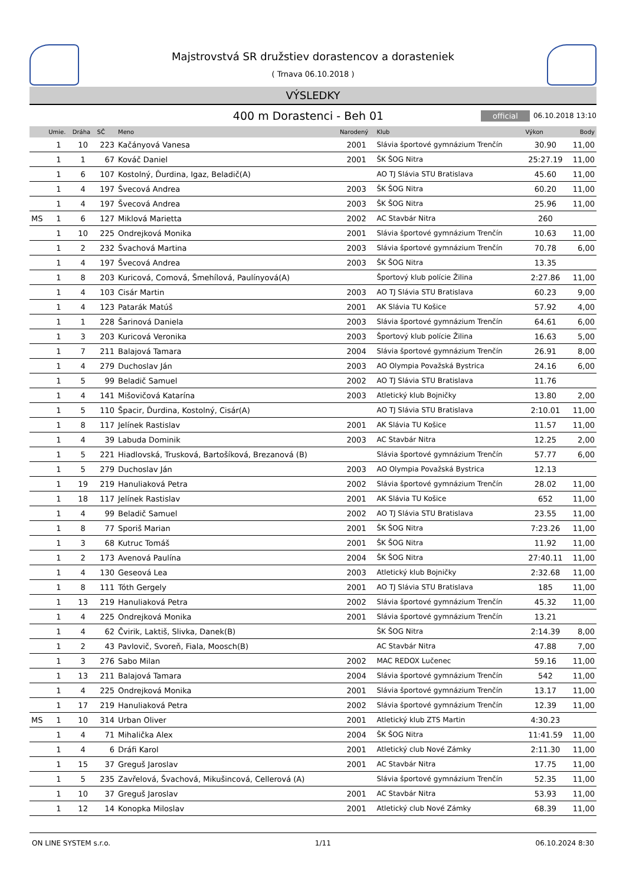Majstrovstvá SR družstiev dorastencov a dorasteniek
( Trnava 06.10.2018 )
VÝSLEDKY
400 m Dorastenci - Beh 01
official 06.10.2018 13:10
| | Umie. | Dráha | SČ | Meno | Narodený | Klub | Výkon | Body |
| --- | --- | --- | --- | --- | --- | --- | --- | --- |
| | 1 | 10 | 223 | Kačányová Vanesa | 2001 | Slávia športové gymnázium Trenčín | 30.90 | 11,00 |
| | 1 | 1 | 67 | Kováč Daniel | 2001 | ŠK ŠOG Nitra | 25:27.19 | 11,00 |
| | 1 | 6 | 107 | Kostolný, Ďurdina, Igaz, Beladič(A) | | AO TJ Slávia STU Bratislava | 45.60 | 11,00 |
| | 1 | 4 | 197 | Švecová Andrea | 2003 | ŠK ŠOG Nitra | 60.20 | 11,00 |
| | 1 | 4 | 197 | Švecová Andrea | 2003 | ŠK ŠOG Nitra | 25.96 | 11,00 |
| MS | 1 | 6 | 127 | Miklová Marietta | 2002 | AC Stavbár Nitra | 260 | |
| | 1 | 10 | 225 | Ondrejková Monika | 2001 | Slávia športové gymnázium Trenčín | 10.63 | 11,00 |
| | 1 | 2 | 232 | Švachová Martina | 2003 | Slávia športové gymnázium Trenčín | 70.78 | 6,00 |
| | 1 | 4 | 197 | Švecová Andrea | 2003 | ŠK ŠOG Nitra | 13.35 | |
| | 1 | 8 | 203 | Kuricová, Comová, Šmehílová, Paulínyová(A) | | Športový klub polície Žilina | 2:27.86 | 11,00 |
| | 1 | 4 | 103 | Cisár Martin | 2003 | AO TJ Slávia STU Bratislava | 60.23 | 9,00 |
| | 1 | 4 | 123 | Patarák Matúš | 2001 | AK Slávia TU Košice | 57.92 | 4,00 |
| | 1 | 1 | 228 | Šarinová Daniela | 2003 | Slávia športové gymnázium Trenčín | 64.61 | 6,00 |
| | 1 | 3 | 203 | Kuricová Veronika | 2003 | Športový klub polície Žilina | 16.63 | 5,00 |
| | 1 | 7 | 211 | Balajová Tamara | 2004 | Slávia športové gymnázium Trenčín | 26.91 | 8,00 |
| | 1 | 4 | 279 | Duchoslav Ján | 2003 | AO Olympia Považská Bystrica | 24.16 | 6,00 |
| | 1 | 5 | 99 | Beladič Samuel | 2002 | AO TJ Slávia STU Bratislava | 11.76 | |
| | 1 | 4 | 141 | Mišovičová Katarína | 2003 | Atletický klub Bojničky | 13.80 | 2,00 |
| | 1 | 5 | 110 | Špacir, Ďurdina, Kostolný, Cisár(A) | | AO TJ Slávia STU Bratislava | 2:10.01 | 11,00 |
| | 1 | 8 | 117 | Jelínek Rastislav | 2001 | AK Slávia TU Košice | 11.57 | 11,00 |
| | 1 | 4 | 39 | Labuda Dominik | 2003 | AC Stavbár Nitra | 12.25 | 2,00 |
| | 1 | 5 | 221 | Hiadlovská, Trusková, Bartošíková, Brezanová (B) | | Slávia športové gymnázium Trenčín | 57.77 | 6,00 |
| | 1 | 5 | 279 | Duchoslav Ján | 2003 | AO Olympia Považská Bystrica | 12.13 | |
| | 1 | 19 | 219 | Hanuliaková Petra | 2002 | Slávia športové gymnázium Trenčín | 28.02 | 11,00 |
| | 1 | 18 | 117 | Jelínek Rastislav | 2001 | AK Slávia TU Košice | 652 | 11,00 |
| | 1 | 4 | 99 | Beladič Samuel | 2002 | AO TJ Slávia STU Bratislava | 23.55 | 11,00 |
| | 1 | 8 | 77 | Sporiš Marian | 2001 | ŠK ŠOG Nitra | 7:23.26 | 11,00 |
| | 1 | 3 | 68 | Kutruc Tomáš | 2001 | ŠK ŠOG Nitra | 11.92 | 11,00 |
| | 1 | 2 | 173 | Avenová Paulína | 2004 | ŠK ŠOG Nitra | 27:40.11 | 11,00 |
| | 1 | 4 | 130 | Geseová Lea | 2003 | Atletický klub Bojničky | 2:32.68 | 11,00 |
| | 1 | 8 | 111 | Tóth Gergely | 2001 | AO TJ Slávia STU Bratislava | 185 | 11,00 |
| | 1 | 13 | 219 | Hanuliaková Petra | 2002 | Slávia športové gymnázium Trenčín | 45.32 | 11,00 |
| | 1 | 4 | 225 | Ondrejková Monika | 2001 | Slávia športové gymnázium Trenčín | 13.21 | |
| | 1 | 4 | 62 | Čvirik, Laktiš, Slivka, Danek(B) | | ŠK ŠOG Nitra | 2:14.39 | 8,00 |
| | 1 | 2 | 43 | Pavlovič, Svoreň, Fiala, Moosch(B) | | AC Stavbár Nitra | 47.88 | 7,00 |
| | 1 | 3 | 276 | Sabo Milan | 2002 | MAC REDOX Lučenec | 59.16 | 11,00 |
| | 1 | 13 | 211 | Balajová Tamara | 2004 | Slávia športové gymnázium Trenčín | 542 | 11,00 |
| | 1 | 4 | 225 | Ondrejková Monika | 2001 | Slávia športové gymnázium Trenčín | 13.17 | 11,00 |
| | 1 | 17 | 219 | Hanuliaková Petra | 2002 | Slávia športové gymnázium Trenčín | 12.39 | 11,00 |
| MS | 1 | 10 | 314 | Urban Oliver | 2001 | Atletický klub ZTS Martin | 4:30.23 | |
| | 1 | 4 | 71 | Mihalička Alex | 2004 | ŠK ŠOG Nitra | 11:41.59 | 11,00 |
| | 1 | 4 | 6 | Dráfi Karol | 2001 | Atletický club Nové Zámky | 2:11.30 | 11,00 |
| | 1 | 15 | 37 | Greguš Jaroslav | 2001 | AC Stavbár Nitra | 17.75 | 11,00 |
| | 1 | 5 | 235 | Zavřelová, Švachová, Mikušincová, Cellerová (A) | | Slávia športové gymnázium Trenčín | 52.35 | 11,00 |
| | 1 | 10 | 37 | Greguš Jaroslav | 2001 | AC Stavbár Nitra | 53.93 | 11,00 |
| | 1 | 12 | 14 | Konopka Miloslav | 2001 | Atletický club Nové Zámky | 68.39 | 11,00 |
ON LINE SYSTEM s.r.o. 1/11 06.10.2024 8:30